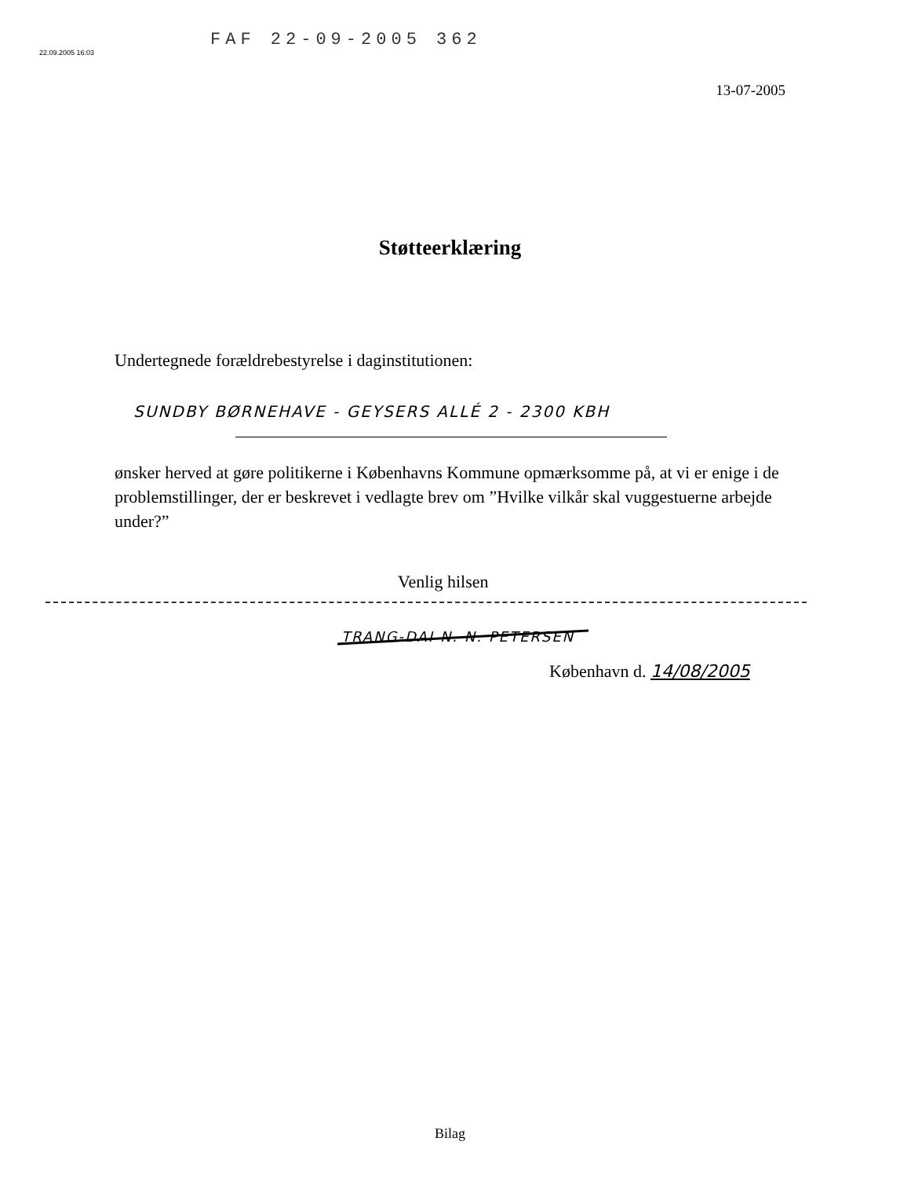22.09.2005 16:03
FAF 22-09-2005 362
13-07-2005
Støtteerklæring
Undertegnede forældrebestyrelse i daginstitutionen:
SUNDBY BØRNEHAVE - GEYSERS ALLÉ 2 - 2300 KBH
ønsker herved at gøre politikerne i Københavns Kommune opmærksomme på, at vi er enige i de problemstillinger, der er beskrevet i vedlagte brev om ”Hvilke vilkår skal vuggestuerne arbejde under?”
Venlig hilsen
TRANG-DAI N. N. PETERSEN
København d. 14/08/2005
Bilag